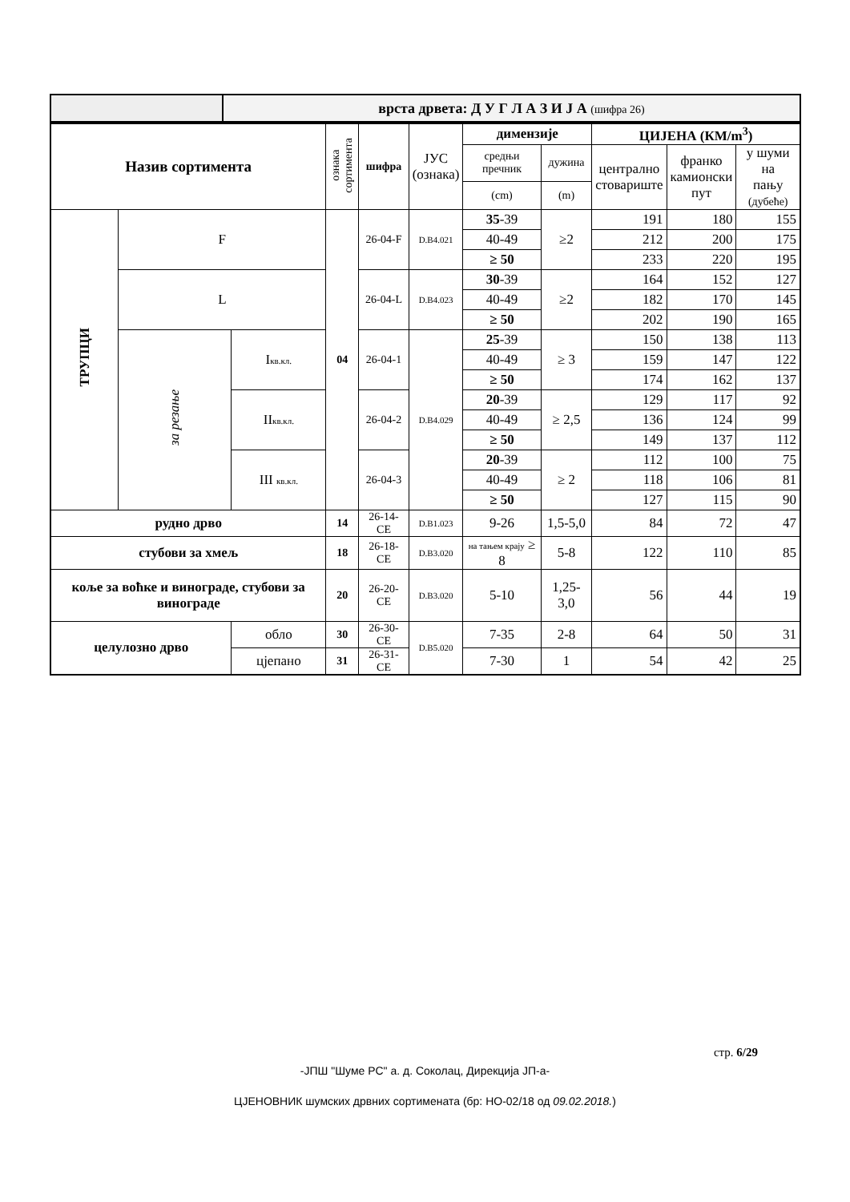| | врста дрвета: Д У Г Л А З И Ј А (шифра 26) |
| Назив сортимента | | | ознака сортимента | шифра | ЈУС (ознака) | димензије | | ЦИЈЕНА (КМ/m<sup>3</sup>) | | |
| --- | --- | --- | --- | --- | --- | --- | --- | --- | --- | --- |
| | | | | | | средњи пречник | дужина | централно стовариште | франко камионски пут | у шуми на пању (дубеће) |
| | | | | | | (cm) | (m) | | | |
| ТРУПЦИ | F | | 04 | 26-04-F | D.B4.021 | 35 -39 | ≥2 | 191 | 180 | 155 |
| | | | | | | 40-49 | | 212 | 200 | 175 |
| | | | | | | ≥ 50 | | 233 | 220 | 195 |
| | L | | | 26-04-L | D.B4.023 | 30 -39 | ≥2 | 164 | 152 | 127 |
| | | | | | | 40-49 | | 182 | 170 | 145 |
| | | | | | | ≥ 50 | | 202 | 190 | 165 |
| | за резање | I кв.кл. | | 26-04-1 | D.B4.029 | 25 -39 | ≥ 3 | 150 | 138 | 113 |
| | | | | | | 40-49 | | 159 | 147 | 122 |
| | | | | | | ≥ 50 | | 174 | 162 | 137 |
| | | II кв.кл. | | 26-04-2 | | 20 -39 | ≥ 2,5 | 129 | 117 | 92 |
| | | | | | | 40-49 | | 136 | 124 | 99 |
| | | | | | | ≥ 50 | | 149 | 137 | 112 |
| | | III кв.кл. | | 26-04-3 | | 20 -39 | ≥ 2 | 112 | 100 | 75 |
| | | | | | | 40-49 | | 118 | 106 | 81 |
| | | | | | | ≥ 50 | | 127 | 115 | 90 |
| рудно дрво | | | 14 | 26-14-CE | D.B1.023 | 9-26 | 1,5-5,0 | 84 | 72 | 47 |
| стубови за хмељ | | | 18 | 26-18-CE | D.B3.020 | на тањем крају ≥ 8 | 5-8 | 122 | 110 | 85 |
| коље за воћке и виноградe, стубови за винограде | | | 20 | 26-20-CE | D.B3.020 | 5-10 | 1,25-3,0 | 56 | 44 | 19 |
| целулозно дрво | | обло | 30 | 26-30-CE | D.B5.020 | 7-35 | 2-8 | 64 | 50 | 31 |
| | | цјепано | 31 | 26-31-CE | | 7-30 | 1 | 54 | 42 | 25 |
стр. 6/29
-ЈПШ "Шуме РС" а. д. Соколац, Дирекција ЈП-а-
ЦЈЕНОВНИК шумских дрвних сортимената (бр: НО-02/18 од 09.02.2018.)